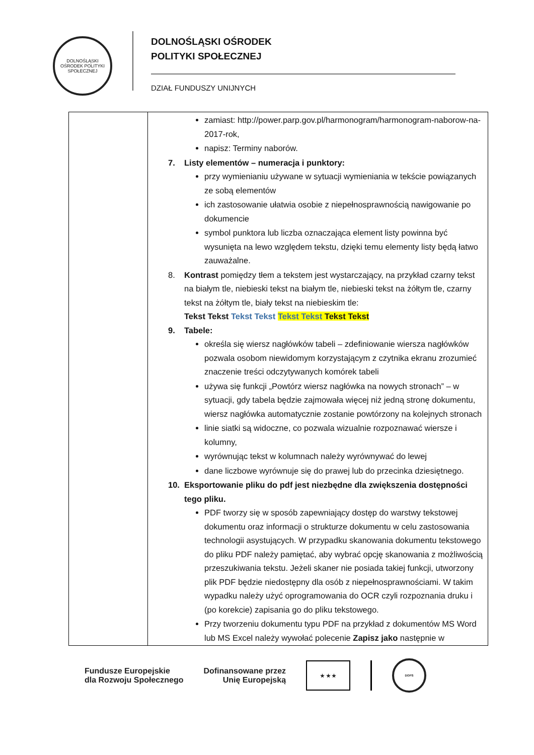DOLNOŚLĄSKI OŚRODEK POLITYKI SPOŁECZNEJ
DOLNOŚLĄSKI OŚRODEK
POLITYKI SPOŁECZNEJ
DZIAŁ FUNDUSZY UNIJNYCH
| | zamiast: http://power.parp.gov.pl/harmonogram/harmonogram-naborow-na-2017-rok, napisz: Terminy naborów. 7. Listy elementów – numeracja i punktory: przy wymienianiu używane w sytuacji wymieniania w tekście powiązanych ze sobą elementów ich zastosowanie ułatwia osobie z niepełnosprawnością nawigowanie po dokumencie symbol punktora lub liczba oznaczająca element listy powinna być wysunięta na lewo względem tekstu, dzięki temu elementy listy będą łatwo zauważalne. 8. Kontrast pomiędzy tłem a tekstem jest wystarczający, na przykład czarny tekst na białym tle, niebieski tekst na białym tle, niebieski tekst na żółtym tle, czarny tekst na żółtym tle, biały tekst na niebieskim tle: Tekst Tekst Tekst Tekst Tekst Tekst Tekst Tekst 9. Tabele: określa się wiersz nagłówków tabeli – zdefiniowanie wiersza nagłówków pozwala osobom niewidomym korzystającym z czytnika ekranu zrozumieć znaczenie treści odczytywanych komórek tabeli używa się funkcji „Powtórz wiersz nagłówka na nowych stronach” – w sytuacji, gdy tabela będzie zajmowała więcej niż jedną stronę dokumentu, wiersz nagłówka automatycznie zostanie powtórzony na kolejnych stronach linie siatki są widoczne, co pozwala wizualnie rozpoznawać wiersze i kolumny, wyrównując tekst w kolumnach należy wyrównywać do lewej dane liczbowe wyrównuje się do prawej lub do przecinka dziesiętnego. 10. Eksportowanie pliku do pdf jest niezbędne dla zwiększenia dostępności tego pliku. PDF tworzy się w sposób zapewniający dostęp do warstwy tekstowej dokumentu oraz informacji o strukturze dokumentu w celu zastosowania technologii asystujących. W przypadku skanowania dokumentu tekstowego do pliku PDF należy pamiętać, aby wybrać opcję skanowania z możliwością przeszukiwania tekstu. Jeżeli skaner nie posiada takiej funkcji, utworzony plik PDF będzie niedostępny dla osób z niepełnosprawnościami. W takim wypadku należy użyć oprogramowania do OCR czyli rozpoznania druku i (po korekcie) zapisania go do pliku tekstowego. Przy tworzeniu dokumentu typu PDF na przykład z dokumentów MS Word lub MS Excel należy wywołać polecenie Zapisz jako następnie w |
Fundusze Europejskie
dla Rozwoju Społecznego
Dofinansowane przez
Unię Europejską
★ ★ ★
DOPS